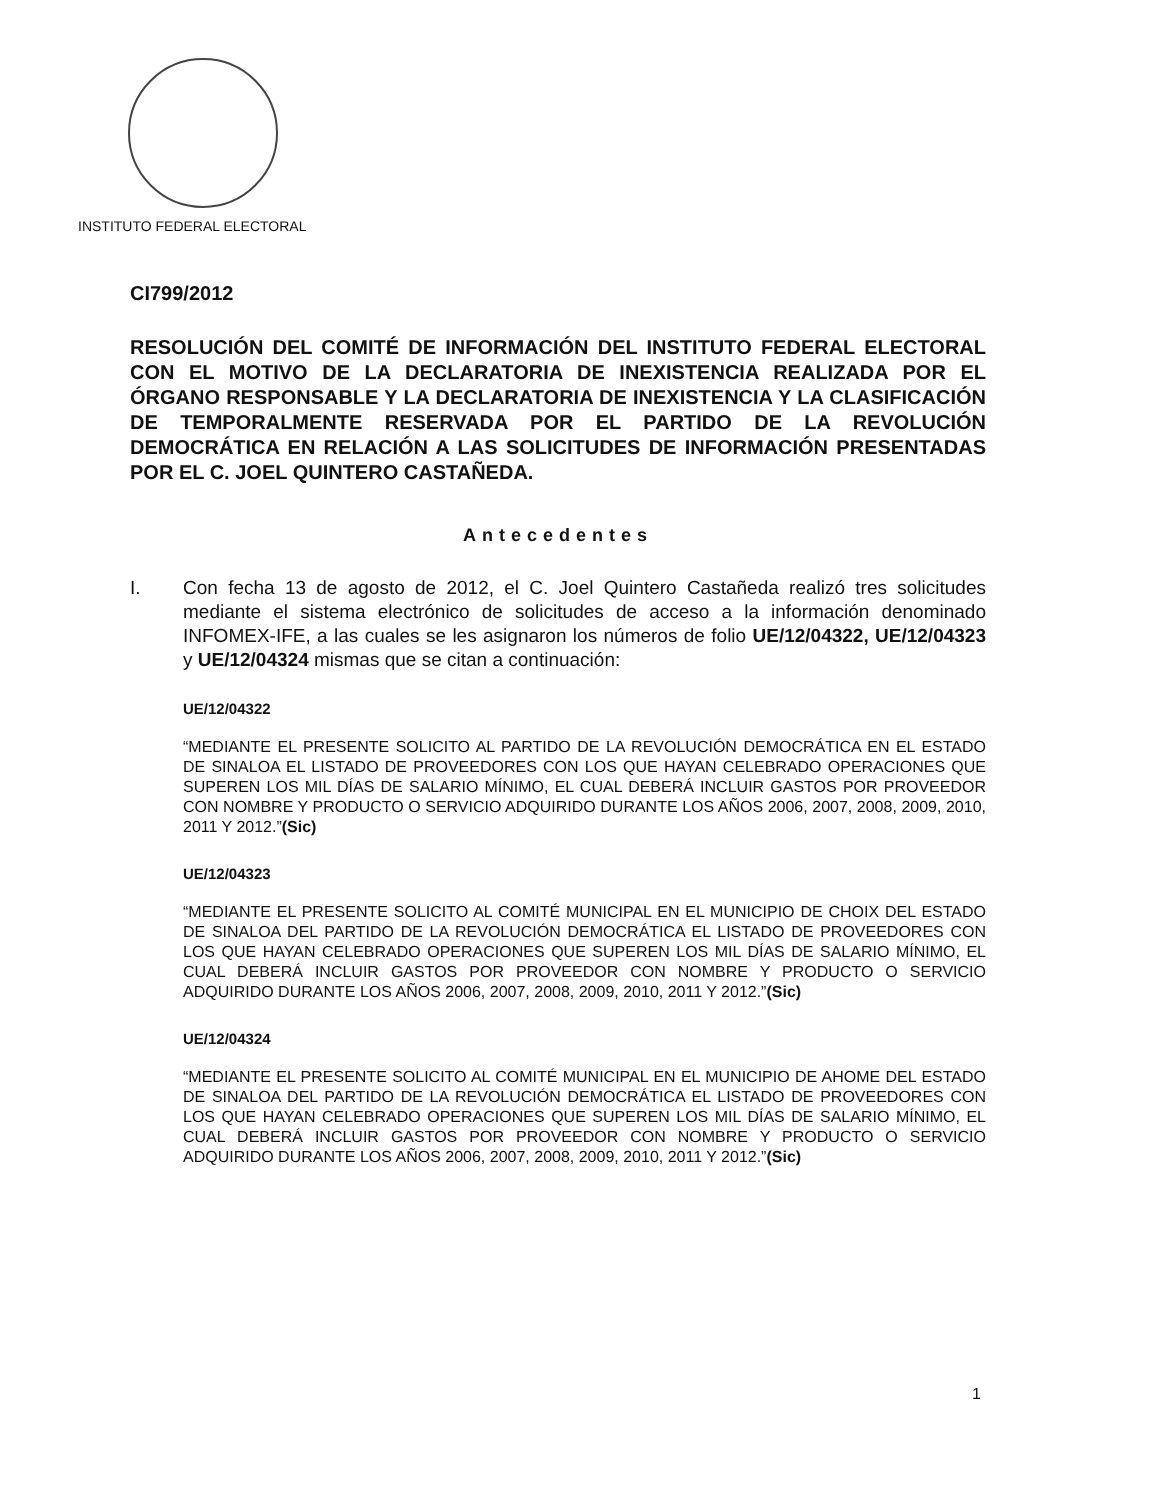INSTITUTO FEDERAL ELECTORAL
CI799/2012
RESOLUCIÓN DEL COMITÉ DE INFORMACIÓN DEL INSTITUTO FEDERAL ELECTORAL CON EL MOTIVO DE LA DECLARATORIA DE INEXISTENCIA REALIZADA POR EL ÓRGANO RESPONSABLE Y LA DECLARATORIA DE INEXISTENCIA Y LA CLASIFICACIÓN DE TEMPORALMENTE RESERVADA POR EL PARTIDO DE LA REVOLUCIÓN DEMOCRÁTICA EN RELACIÓN A LAS SOLICITUDES DE INFORMACIÓN PRESENTADAS POR EL C. JOEL QUINTERO CASTAÑEDA.
Antecedentes
I. Con fecha 13 de agosto de 2012, el C. Joel Quintero Castañeda realizó tres solicitudes mediante el sistema electrónico de solicitudes de acceso a la información denominado INFOMEX-IFE, a las cuales se les asignaron los números de folio UE/12/04322, UE/12/04323 y UE/12/04324 mismas que se citan a continuación:
UE/12/04322
“MEDIANTE EL PRESENTE SOLICITO AL PARTIDO DE LA REVOLUCIÓN DEMOCRÁTICA EN EL ESTADO DE SINALOA EL LISTADO DE PROVEEDORES CON LOS QUE HAYAN CELEBRADO OPERACIONES QUE SUPEREN LOS MIL DÍAS DE SALARIO MÍNIMO, EL CUAL DEBERÁ INCLUIR GASTOS POR PROVEEDOR CON NOMBRE Y PRODUCTO O SERVICIO ADQUIRIDO DURANTE LOS AÑOS 2006, 2007, 2008, 2009, 2010, 2011 Y 2012.”(Sic)
UE/12/04323
“MEDIANTE EL PRESENTE SOLICITO AL COMITÉ MUNICIPAL EN EL MUNICIPIO DE CHOIX DEL ESTADO DE SINALOA DEL PARTIDO DE LA REVOLUCIÓN DEMOCRÁTICA EL LISTADO DE PROVEEDORES CON LOS QUE HAYAN CELEBRADO OPERACIONES QUE SUPEREN LOS MIL DÍAS DE SALARIO MÍNIMO, EL CUAL DEBERÁ INCLUIR GASTOS POR PROVEEDOR CON NOMBRE Y PRODUCTO O SERVICIO ADQUIRIDO DURANTE LOS AÑOS 2006, 2007, 2008, 2009, 2010, 2011 Y 2012.”(Sic)
UE/12/04324
“MEDIANTE EL PRESENTE SOLICITO AL COMITÉ MUNICIPAL EN EL MUNICIPIO DE AHOME DEL ESTADO DE SINALOA DEL PARTIDO DE LA REVOLUCIÓN DEMOCRÁTICA EL LISTADO DE PROVEEDORES CON LOS QUE HAYAN CELEBRADO OPERACIONES QUE SUPEREN LOS MIL DÍAS DE SALARIO MÍNIMO, EL CUAL DEBERÁ INCLUIR GASTOS POR PROVEEDOR CON NOMBRE Y PRODUCTO O SERVICIO ADQUIRIDO DURANTE LOS AÑOS 2006, 2007, 2008, 2009, 2010, 2011 Y 2012.”(Sic)
1